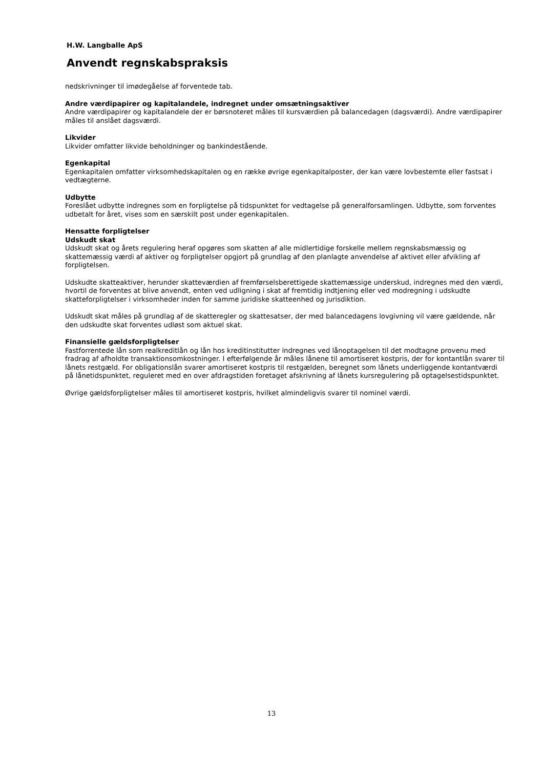H.W. Langballe ApS
Anvendt regnskabspraksis
nedskrivninger til imødegåelse af forventede tab.
Andre værdipapirer og kapitalandele, indregnet under omsætningsaktiver
Andre værdipapirer og kapitalandele der er børsnoteret måles til kursværdien på balancedagen (dagsværdi). Andre værdipapirer måles til anslået dagsværdi.
Likvider
Likvider omfatter likvide beholdninger og bankindestående.
Egenkapital
Egenkapitalen omfatter virksomhedskapitalen og en række øvrige egenkapitalposter, der kan være lovbestemte eller fastsat i vedtægterne.
Udbytte
Foreslået udbytte indregnes som en forpligtelse på tidspunktet for vedtagelse på generalforsamlingen. Udbytte, som forventes udbetalt for året, vises som en særskilt post under egenkapitalen.
Hensatte forpligtelser
Udskudt skat
Udskudt skat og årets regulering heraf opgøres som skatten af alle midlertidige forskelle mellem regnskabsmæssig og skattemæssig værdi af aktiver og forpligtelser opgjort på grundlag af den planlagte anvendelse af aktivet eller afvikling af forpligtelsen.
Udskudte skatteaktiver, herunder skatteværdien af fremførselsberettigede skattemæssige underskud, indregnes med den værdi, hvortil de forventes at blive anvendt, enten ved udligning i skat af fremtidig indtjening eller ved modregning i udskudte skatteforpligtelser i virksomheder inden for samme juridiske skatteenhed og jurisdiktion.
Udskudt skat måles på grundlag af de skatteregler og skattesatser, der med balancedagens lovgivning vil være gældende, når den udskudte skat forventes udløst som aktuel skat.
Finansielle gældsforpligtelser
Fastforrentede lån som realkreditlån og lån hos kreditinstitutter indregnes ved lånoptagelsen til det modtagne provenu med fradrag af afholdte transaktionsomkostninger. I efterfølgende år måles lånene til amortiseret kostpris, der for kontantlån svarer til lånets restgæld. For obligationslån svarer amortiseret kostpris til restgælden, beregnet som lånets underliggende kontantværdi på lånetidspunktet, reguleret med en over afdragstiden foretaget afskrivning af lånets kursregulering på optagelsestidspunktet.
Øvrige gældsforpligtelser måles til amortiseret kostpris, hvilket almindeligvis svarer til nominel værdi.
13